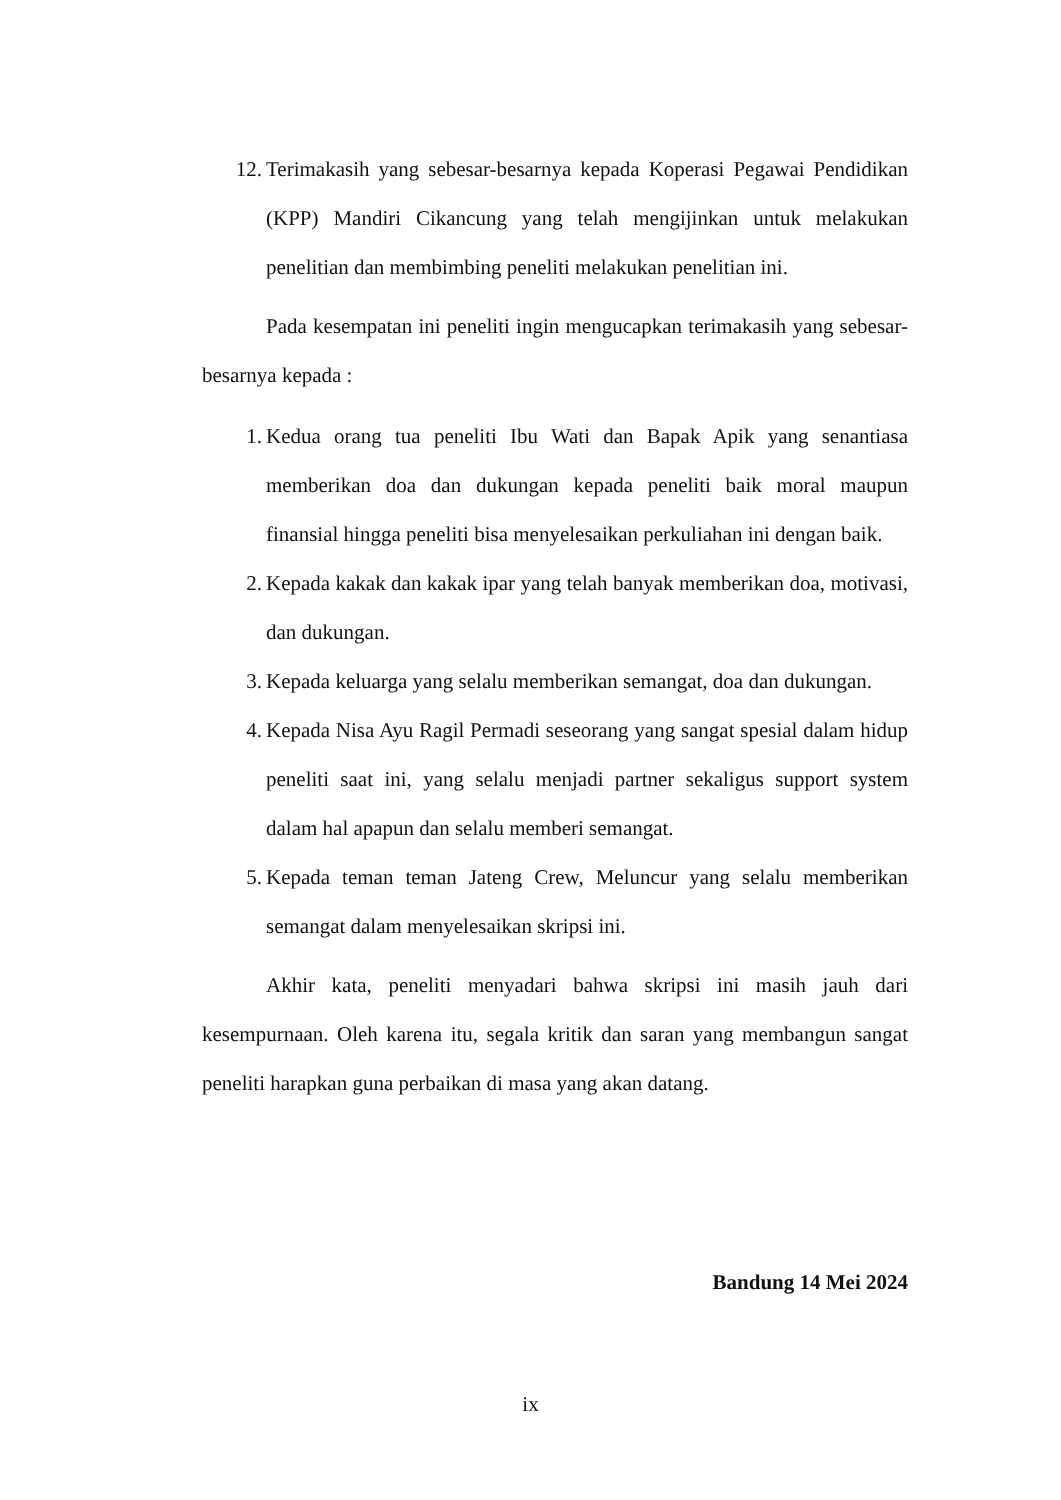12. Terimakasih yang sebesar-besarnya kepada Koperasi Pegawai Pendidikan (KPP) Mandiri Cikancung yang telah mengijinkan untuk melakukan penelitian dan membimbing peneliti melakukan penelitian ini.
Pada kesempatan ini peneliti ingin mengucapkan terimakasih yang sebesar-besarnya kepada :
1. Kedua orang tua peneliti Ibu Wati dan Bapak Apik yang senantiasa memberikan doa dan dukungan kepada peneliti baik moral maupun finansial hingga peneliti bisa menyelesaikan perkuliahan ini dengan baik.
2. Kepada kakak dan kakak ipar yang telah banyak memberikan doa, motivasi, dan dukungan.
3. Kepada keluarga yang selalu memberikan semangat, doa dan dukungan.
4. Kepada Nisa Ayu Ragil Permadi seseorang yang sangat spesial dalam hidup peneliti saat ini, yang selalu menjadi partner sekaligus support system dalam hal apapun dan selalu memberi semangat.
5. Kepada teman teman Jateng Crew, Meluncur yang selalu memberikan semangat dalam menyelesaikan skripsi ini.
Akhir kata, peneliti menyadari bahwa skripsi ini masih jauh dari kesempurnaan. Oleh karena itu, segala kritik dan saran yang membangun sangat peneliti harapkan guna perbaikan di masa yang akan datang.
Bandung 14 Mei 2024
ix